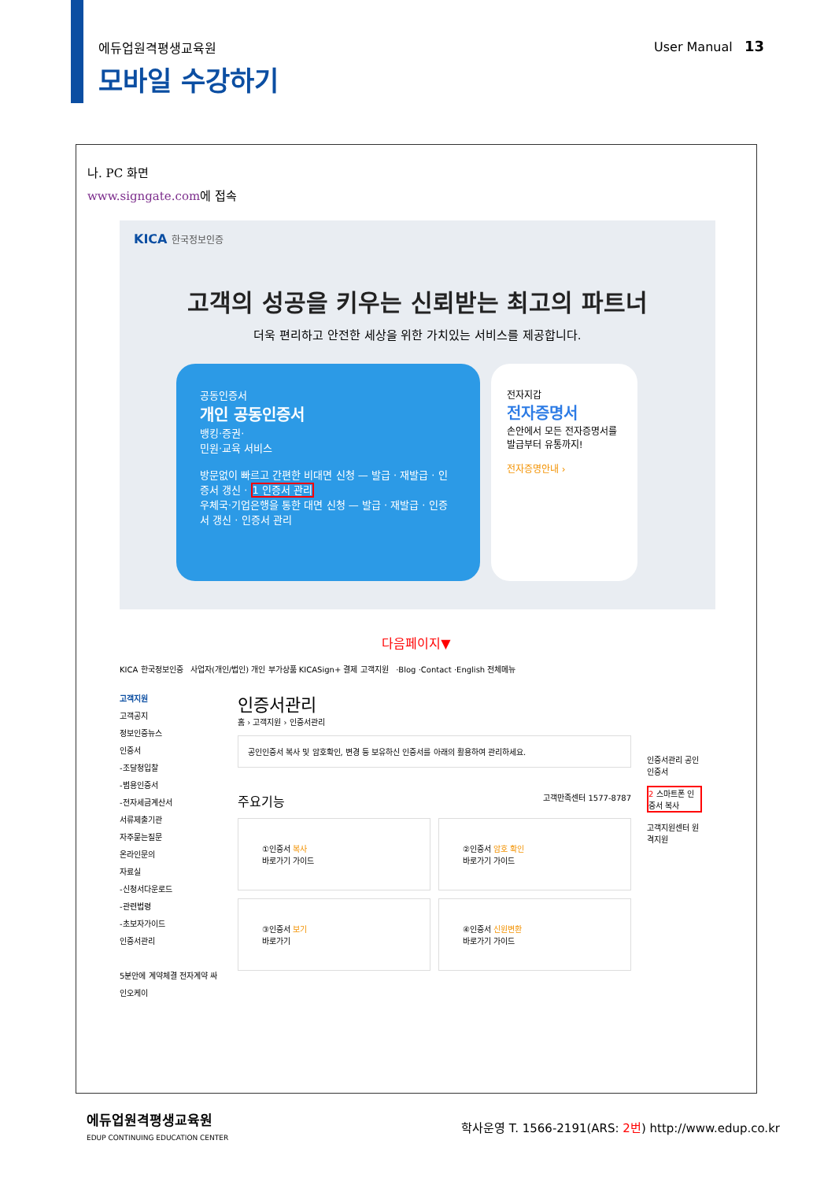에듀업원격평생교육원 User Manual 13
모바일 수강하기
나. PC 화면
www.signgate.com에 접속
KICA 한국정보인증
고객의 성공을 키우는 신뢰받는 최고의 파트너
더욱 편리하고 안전한 세상을 위한 가치있는 서비스를 제공합니다.
공동인증서
개인 공동인증서
뱅킹·증권·
민원·교육 서비스
방문없이 빠르고 간편한 비대면 신청 — 발급 · 재발급 · 인증서 갱신 · 1 인증서 관리
우체국·기업은행을 통한 대면 신청 — 발급 · 재발급 · 인증서 갱신 · 인증서 관리
전자지갑
전자증명서
손안에서 모든 전자증명서를 발급부터 유통까지!
전자증명안내 ›
다음페이지▼
KICA 한국정보인증 사업자(개인/법인) 개인 부가상품 KICASign+ 결제 고객지원 ·Blog ·Contact ·English 전체메뉴
고객지원
고객공지
정보인증뉴스
인증서
-조달청입찰
-범용인증서
-전자세금계산서
서류제출기관
자주묻는질문
온라인문의
자료실
-신청서다운로드
-관련법령
-초보자가이드
인증서관리
5분안에 계약체결 전자계약 싸인오케이
인증서관리
홈 › 고객지원 › 인증서관리
공인인증서 복사 및 암호확인, 변경 등 보유하신 인증서를 아래의 활용하여 관리하세요.
주요기능 고객만족센터 1577-8787
①인증서 복사
바로가기 가이드
②인증서 암호 확인
바로가기 가이드
③인증서 보기
바로가기
④인증서 신원변환
바로가기 가이드
인증서관리 공인인증서
2 스마트폰 인증서 복사
고객지원센터 원격지원
에듀업원격평생교육원
EDUP CONTINUING EDUCATION CENTER 학사운영 T. 1566-2191(ARS: 2번) http://www.edup.co.kr